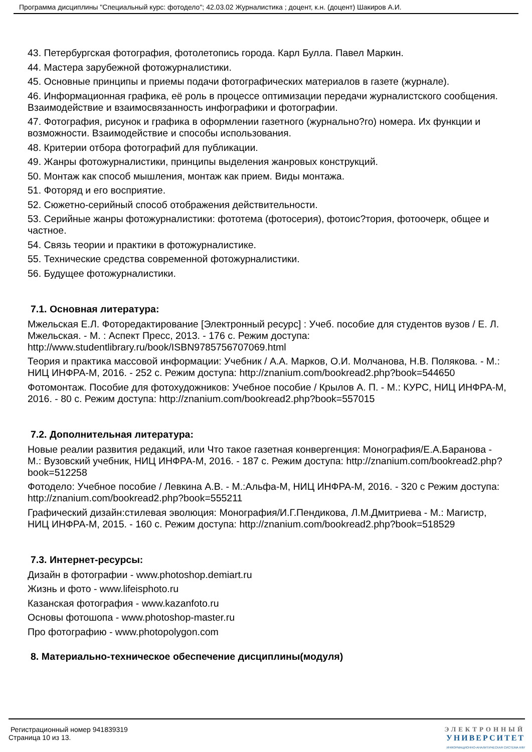Программа дисциплины "Специальный курс: фотодело"; 42.03.02 Журналистика ; доцент, к.н. (доцент) Шакиров А.И.
43. Петербургская фотография, фотолетопись города. Карл Булла. Павел Маркин.
44. Мастера зарубежной фотожурналистики.
45. Основные принципы и приемы подачи фотографических материалов в газете (журнале).
46. Информационная графика, её роль в процессе оптимизации передачи журналистского сообщения. Взаимодействие и взаимосвязанность инфографики и фотографии.
47. Фотография, рисунок и графика в оформлении газетного (журнально?го) номера. Их функции и возможности. Взаимодействие и способы использования.
48. Критерии отбора фотографий для публикации.
49. Жанры фотожурналистики, принципы выделения жанровых конструкций.
50. Монтаж как способ мышления, монтаж как прием. Виды монтажа.
51. Фоторяд и его восприятие.
52. Сюжетно-серийный способ отображения действительности.
53. Серийные жанры фотожурналистики: фототема (фотосерия), фотоис?тория, фотоочерк, общее и частное.
54. Связь теории и практики в фотожурналистике.
55. Технические средства современной фотожурналистики.
56. Будущее фотожурналистики.
7.1. Основная литература:
Мжельская Е.Л. Фоторедактирование [Электронный ресурс] : Учеб. пособие для студентов вузов / Е. Л. Мжельская. - М. : Аспект Пресс, 2013. - 176 с. Режим доступа: http://www.studentlibrary.ru/book/ISBN9785756707069.html
Теория и практика массовой информации: Учебник / А.А. Марков, О.И. Молчанова, Н.В. Полякова. - М.: НИЦ ИНФРА-М, 2016. - 252 с. Режим доступа: http://znanium.com/bookread2.php?book=544650
Фотомонтаж. Пособие для фотохудожников: Учебное пособие / Крылов А. П. - М.: КУРС, НИЦ ИНФРА-М, 2016. - 80 с. Режим доступа: http://znanium.com/bookread2.php?book=557015
7.2. Дополнительная литература:
Новые реалии развития редакций, или Что такое газетная конвергенция: Монография/Е.А.Баранова - М.: Вузовский учебник, НИЦ ИНФРА-М, 2016. - 187 с. Режим доступа: http://znanium.com/bookread2.php?book=512258
Фотодело: Учебное пособие / Левкина А.В. - М.:Альфа-М, НИЦ ИНФРА-М, 2016. - 320 с Режим доступа: http://znanium.com/bookread2.php?book=555211
Графический дизайн:стилевая эволюция: Монография/И.Г.Пендикова, Л.М.Дмитриева - М.: Магистр, НИЦ ИНФРА-М, 2015. - 160 с. Режим доступа: http://znanium.com/bookread2.php?book=518529
7.3. Интернет-ресурсы:
Дизайн в фотографии - www.photoshop.demiart.ru
Жизнь и фото - www.lifeisphoto.ru
Казанская фотография - www.kazanfoto.ru
Основы фотошопа - www.photoshop-master.ru
Про фотографию - www.photopolygon.com
8. Материально-техническое обеспечение дисциплины(модуля)
Регистрационный номер 941839319
Страница 10 из 13.
ЭЛЕКТРОННЫЙ
УНИВЕРСИТЕТ
ИНФОРМАЦИОННО-АНАЛИТИЧЕСКАЯ СИСТЕМА КФУ